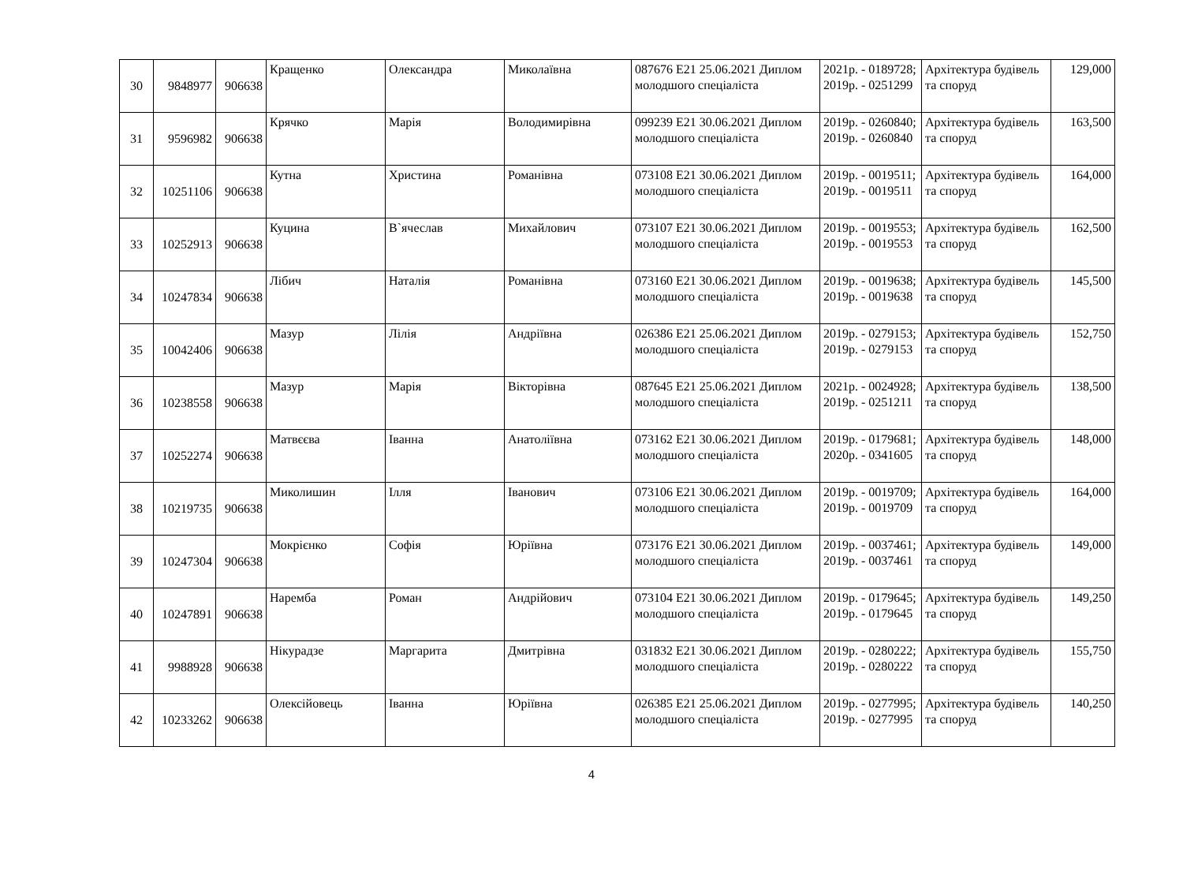| 30 | 9848977 | 906638 | Кращенко | Олександра | Миколаївна | 087676 E21 25.06.2021 Диплом молодшого спеціаліста | 2021р. - 0189728; 2019р. - 0251299 | Архітектура будівель та споруд | 129,000 |
| 31 | 9596982 | 906638 | Крячко | Марія | Володимирівна | 099239 E21 30.06.2021 Диплом молодшого спеціаліста | 2019р. - 0260840; 2019р. - 0260840 | Архітектура будівель та споруд | 163,500 |
| 32 | 10251106 | 906638 | Кутна | Христина | Романівна | 073108 E21 30.06.2021 Диплом молодшого спеціаліста | 2019р. - 0019511; 2019р. - 0019511 | Архітектура будівель та споруд | 164,000 |
| 33 | 10252913 | 906638 | Куцина | В`ячеслав | Михайлович | 073107 E21 30.06.2021 Диплом молодшого спеціаліста | 2019р. - 0019553; 2019р. - 0019553 | Архітектура будівель та споруд | 162,500 |
| 34 | 10247834 | 906638 | Лібич | Наталія | Романівна | 073160 E21 30.06.2021 Диплом молодшого спеціаліста | 2019р. - 0019638; 2019р. - 0019638 | Архітектура будівель та споруд | 145,500 |
| 35 | 10042406 | 906638 | Мазур | Лілія | Андріївна | 026386 E21 25.06.2021 Диплом молодшого спеціаліста | 2019р. - 0279153; 2019р. - 0279153 | Архітектура будівель та споруд | 152,750 |
| 36 | 10238558 | 906638 | Мазур | Марія | Вікторівна | 087645 E21 25.06.2021 Диплом молодшого спеціаліста | 2021р. - 0024928; 2019р. - 0251211 | Архітектура будівель та споруд | 138,500 |
| 37 | 10252274 | 906638 | Матвєєва | Іванна | Анатоліївна | 073162 E21 30.06.2021 Диплом молодшого спеціаліста | 2019р. - 0179681; 2020р. - 0341605 | Архітектура будівель та споруд | 148,000 |
| 38 | 10219735 | 906638 | Миколишин | Ілля | Іванович | 073106 E21 30.06.2021 Диплом молодшого спеціаліста | 2019р. - 0019709; 2019р. - 0019709 | Архітектура будівель та споруд | 164,000 |
| 39 | 10247304 | 906638 | Мокрієнко | Софія | Юріївна | 073176 E21 30.06.2021 Диплом молодшого спеціаліста | 2019р. - 0037461; 2019р. - 0037461 | Архітектура будівель та споруд | 149,000 |
| 40 | 10247891 | 906638 | Наремба | Роман | Андрійович | 073104 E21 30.06.2021 Диплом молодшого спеціаліста | 2019р. - 0179645; 2019р. - 0179645 | Архітектура будівель та споруд | 149,250 |
| 41 | 9988928 | 906638 | Нікурадзе | Маргарита | Дмитрівна | 031832 E21 30.06.2021 Диплом молодшого спеціаліста | 2019р. - 0280222; 2019р. - 0280222 | Архітектура будівель та споруд | 155,750 |
| 42 | 10233262 | 906638 | Олексійовець | Іванна | Юріївна | 026385 E21 25.06.2021 Диплом молодшого спеціаліста | 2019р. - 0277995; 2019р. - 0277995 | Архітектура будівель та споруд | 140,250 |
4